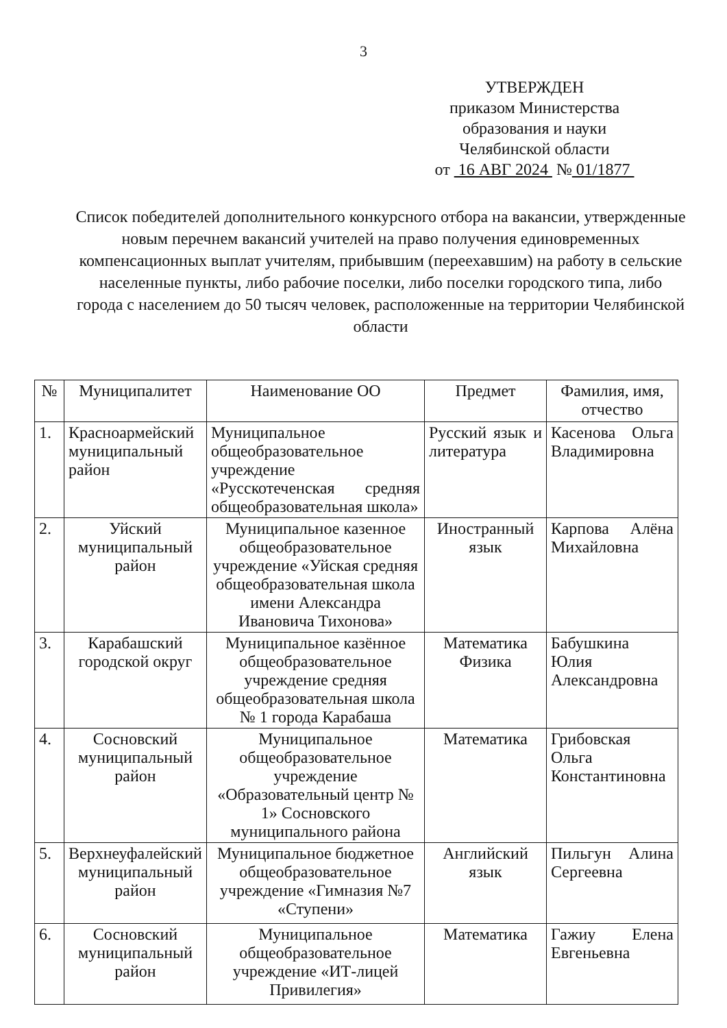3
УТВЕРЖДЕН
приказом Министерства
образования и науки
Челябинской области
от 16 АВГ 2024 № 01/1877
Список победителей дополнительного конкурсного отбора на вакансии, утвержденные новым перечнем вакансий учителей на право получения единовременных компенсационных выплат учителям, прибывшим (переехавшим) на работу в сельские населенные пункты, либо рабочие поселки, либо поселки городского типа, либо города с населением до 50 тысяч человек, расположенные на территории Челябинской области
| № | Муниципалитет | Наименование ОО | Предмет | Фамилия, имя, отчество |
| --- | --- | --- | --- | --- |
| 1. | Красноармейский муниципальный район | Муниципальное общеобразовательное учреждение «Русскотеченская средняя общеобразовательная школа» | Русский язык и литература | Касенова Ольга Владимировна |
| 2. | Уйский муниципальный район | Муниципальное казенное общеобразовательное учреждение «Уйская средняя общеобразовательная школа имени Александра Ивановича Тихонова» | Иностранный язык | Карпова Алёна Михайловна |
| 3. | Карабашский городской округ | Муниципальное казённое общеобразовательное учреждение средняя общеобразовательная школа № 1 города Карабаша | Математика Физика | Бабушкина Юлия Александровна |
| 4. | Сосновский муниципальный район | Муниципальное общеобразовательное учреждение «Образовательный центр № 1» Сосновского муниципального района | Математика | Грибовская Ольга Константиновна |
| 5. | Верхнеуфалейский муниципальный район | Муниципальное бюджетное общеобразовательное учреждение «Гимназия №7 «Ступени» | Английский язык | Пильгун Алина Сергеевна |
| 6. | Сосновский муниципальный район | Муниципальное общеобразовательное учреждение «ИТ-лицей Привилегия» | Математика | Гажиу Елена Евгеньевна |